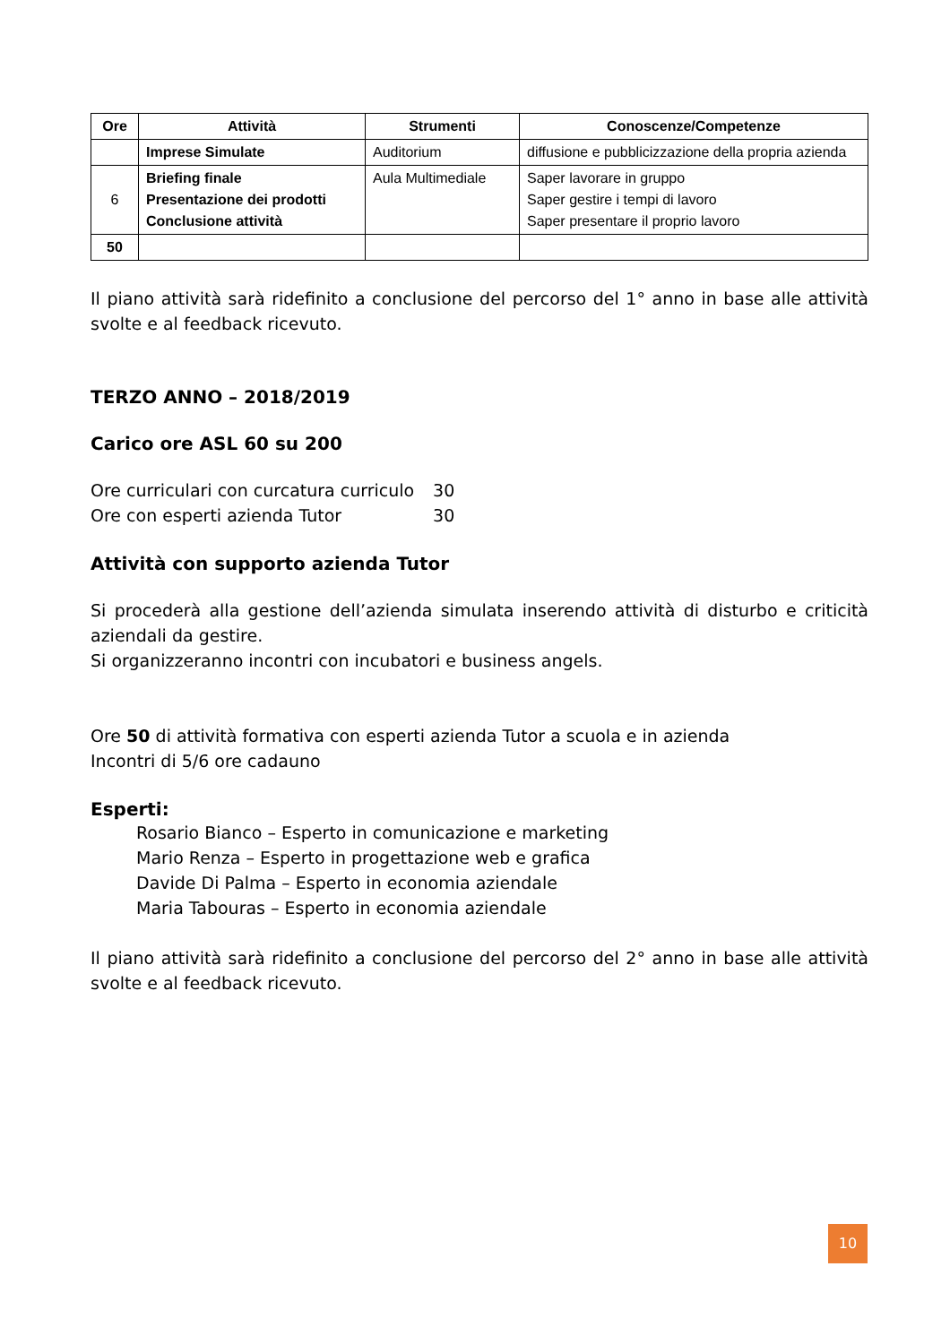| Ore | Attività | Strumenti | Conoscenze/Competenze |
| --- | --- | --- | --- |
| | Imprese Simulate | Auditorium | diffusione e pubblicizzazione della propria azienda |
| 6 | Briefing finale Presentazione dei prodotti Conclusione attività | Aula Multimediale | Saper lavorare in gruppo Saper gestire i tempi di lavoro Saper presentare il proprio lavoro |
| 50 | | | |
Il piano attività sarà ridefinito a conclusione del percorso del 1° anno in base alle attività svolte e al feedback ricevuto.
TERZO ANNO – 2018/2019
Carico ore ASL 60 su 200
Ore curriculari con curcatura curriculo 30
Ore con esperti azienda Tutor 30
Attività con supporto azienda Tutor
Si procederà alla gestione dell’azienda simulata inserendo attività di disturbo e criticità aziendali da gestire.
Si organizzeranno incontri con incubatori e business angels.
Ore 50 di attività formativa con esperti azienda Tutor a scuola e in azienda
Incontri di 5/6 ore cadauno
Esperti:
Rosario Bianco – Esperto in comunicazione e marketing
Mario Renza – Esperto in progettazione web e grafica
Davide Di Palma – Esperto in economia aziendale
Maria Tabouras – Esperto in economia aziendale
Il piano attività sarà ridefinito a conclusione del percorso del 2° anno in base alle attività svolte e al feedback ricevuto.
10